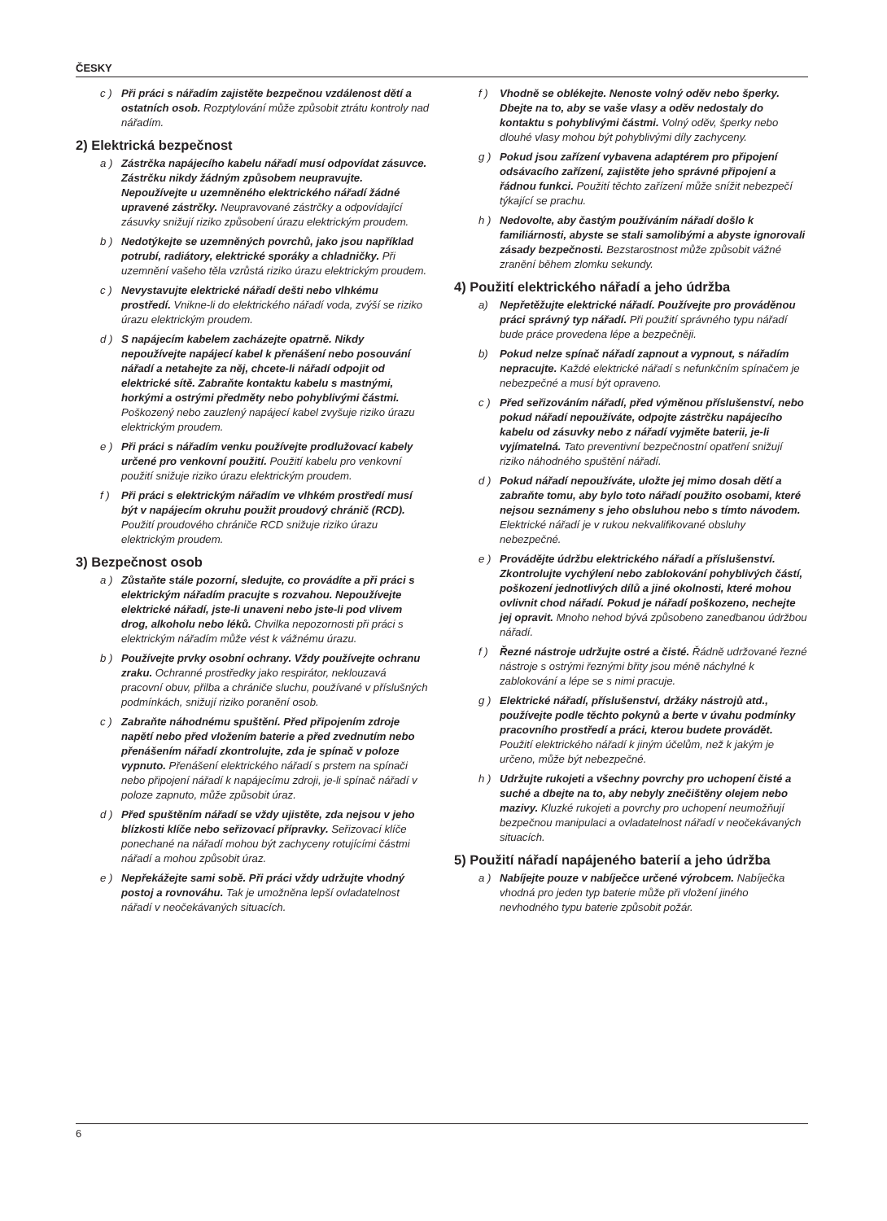ČESKY
c ) Při práci s nářadím zajistěte bezpečnou vzdálenost dětí a ostatních osob. Rozptylování může způsobit ztrátu kontroly nad nářadím.
2) Elektrická bezpečnost
a ) Zástrčka napájecího kabelu nářadí musí odpovídat zásuvce. Zástrčku nikdy žádným způsobem neupravujte. Nepoužívejte u uzemněného elektrického nářadí žádné upravené zástrčky. Neupravované zástrčky a odpovídající zásuvky snižují riziko způsobení úrazu elektrickým proudem.
b ) Nedotýkejte se uzemněných povrchů, jako jsou například potrubí, radiátory, elektrické sporáky a chladničky. Při uzemnění vašeho těla vzrůstá riziko úrazu elektrickým proudem.
c ) Nevystavujte elektrické nářadí dešti nebo vlhkému prostředí. Vnikne-li do elektrického nářadí voda, zvýší se riziko úrazu elektrickým proudem.
d ) S napájecím kabelem zacházejte opatrně. Nikdy nepoužívejte napájecí kabel k přenášení nebo posouvání nářadí a netahejte za něj, chcete-li nářadí odpojit od elektrické sítě. Zabraňte kontaktu kabelu s mastnými, horkými a ostrými předměty nebo pohyblivými částmi. Poškozený nebo zauzlený napájecí kabel zvyšuje riziko úrazu elektrickým proudem.
e ) Při práci s nářadím venku používejte prodlužovací kabely určené pro venkovní použití. Použití kabelu pro venkovní použití snižuje riziko úrazu elektrickým proudem.
f ) Při práci s elektrickým nářadím ve vlhkém prostředí musí být v napájecím okruhu použit proudový chránič (RCD). Použití proudového chrániče RCD snižuje riziko úrazu elektrickým proudem.
3) Bezpečnost osob
a ) Zůstaňte stále pozorní, sledujte, co provádíte a při práci s elektrickým nářadím pracujte s rozvahou. Nepoužívejte elektrické nářadí, jste-li unaveni nebo jste-li pod vlivem drog, alkoholu nebo léků. Chvilka nepozornosti při práci s elektrickým nářadím může vést k vážnému úrazu.
b ) Používejte prvky osobní ochrany. Vždy používejte ochranu zraku. Ochranné prostředky jako respirátor, neklouzavá pracovní obuv, přilba a chrániče sluchu, používané v příslušných podmínkách, snižují riziko poranění osob.
c ) Zabraňte náhodnému spuštění. Před připojením zdroje napětí nebo před vložením baterie a před zvednutím nebo přenášením nářadí zkontrolujte, zda je spínač v poloze vypnuto. Přenášení elektrického nářadí s prstem na spínači nebo připojení nářadí k napájecímu zdroji, je-li spínač nářadí v poloze zapnuto, může způsobit úraz.
d ) Před spuštěním nářadí se vždy ujistěte, zda nejsou v jeho blízkosti klíče nebo seřizovací přípravky. Seřizovací klíče ponechané na nářadí mohou být zachyceny rotujícími částmi nářadí a mohou způsobit úraz.
e ) Nepřekážejte sami sobě. Při práci vždy udržujte vhodný postoj a rovnováhu. Tak je umožněna lepší ovladatelnost nářadí v neočekávaných situacích.
f ) Vhodně se oblékejte. Nenoste volný oděv nebo šperky. Dbejte na to, aby se vaše vlasy a oděv nedostaly do kontaktu s pohyblivými částmi. Volný oděv, šperky nebo dlouhé vlasy mohou být pohyblivými díly zachyceny.
g ) Pokud jsou zařízení vybavena adaptérem pro připojení odsávacího zařízení, zajistěte jeho správné připojení a řádnou funkci. Použití těchto zařízení může snížit nebezpečí týkající se prachu.
h ) Nedovolte, aby častým používáním nářadí došlo k familiárnosti, abyste se stali samolibými a abyste ignorovali zásady bezpečnosti. Bezstarostnost může způsobit vážné zranění během zlomku sekundy.
4) Použití elektrického nářadí a jeho údržba
a) Nepřetěžujte elektrické nářadí. Používejte pro prováděnou práci správný typ nářadí. Při použití správného typu nářadí bude práce provedena lépe a bezpečněji.
b) Pokud nelze spínač nářadí zapnout a vypnout, s nářadím nepracujte. Každé elektrické nářadí s nefunkčním spínačem je nebezpečné a musí být opraveno.
c ) Před seřizováním nářadí, před výměnou příslušenství, nebo pokud nářadí nepoužíváte, odpojte zástrčku napájecího kabelu od zásuvky nebo z nářadí vyjměte baterii, je-li vyjímatelná. Tato preventivní bezpečnostní opatření snižují riziko náhodného spuštění nářadí.
d ) Pokud nářadí nepoužíváte, uložte jej mimo dosah dětí a zabraňte tomu, aby bylo toto nářadí použito osobami, které nejsou seznámeny s jeho obsluhou nebo s tímto návodem. Elektrické nářadí je v rukou nekvalifikované obsluhy nebezpečné.
e ) Provádějte údržbu elektrického nářadí a příslušenství. Zkontrolujte vychýlení nebo zablokování pohyblivých částí, poškození jednotlivých dílů a jiné okolnosti, které mohou ovlivnit chod nářadí. Pokud je nářadí poškozeno, nechejte jej opravit. Mnoho nehod bývá způsobeno zanedbanou údržbou nářadí.
f ) Řezné nástroje udržujte ostré a čisté. Řádně udržované řezné nástroje s ostrými řeznými břity jsou méně náchylné k zablokování a lépe se s nimi pracuje.
g ) Elektrické nářadí, příslušenství, držáky nástrojů atd., používejte podle těchto pokynů a berte v úvahu podmínky pracovního prostředí a práci, kterou budete provádět. Použití elektrického nářadí k jiným účelům, než k jakým je určeno, může být nebezpečné.
h ) Udržujte rukojeti a všechny povrchy pro uchopení čisté a suché a dbejte na to, aby nebyly znečištěny olejem nebo mazivy. Kluzké rukojeti a povrchy pro uchopení neumožňují bezpečnou manipulaci a ovladatelnost nářadí v neočekávaných situacích.
5) Použití nářadí napájeného baterií a jeho údržba
a ) Nabíjejte pouze v nabíječce určené výrobcem. Nabíječka vhodná pro jeden typ baterie může při vložení jiného nevhodného typu baterie způsobit požár.
6